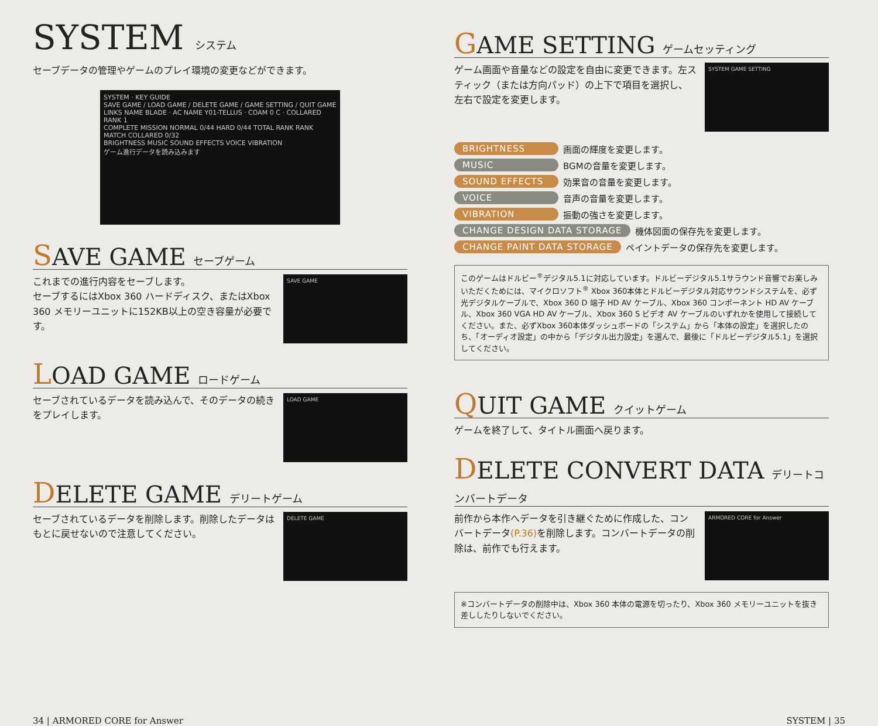SYSTEM システム
セーブデータの管理やゲームのプレイ環境の変更などができます。
SYSTEM · KEY GUIDE
SAVE GAME / LOAD GAME / DELETE GAME / GAME SETTING / QUIT GAME
LINKS NAME BLADE · AC NAME Y01-TELLUS · COAM 0 C · COLLARED RANK 1
COMPLETE MISSION NORMAL 0/44 HARD 0/44 TOTAL RANK RANK MATCH COLLARED 0/32
BRIGHTNESS MUSIC SOUND EFFECTS VOICE VIBRATION
ゲーム進行データを読み込みます
SAVE GAME セーブゲーム
これまでの進行内容をセーブします。
セーブするにはXbox 360 ハードディスク、またはXbox 360 メモリーユニットに152KB以上の空き容量が必要です。
SAVE GAME
LOAD GAME ロードゲーム
セーブされているデータを読み込んで、そのデータの続きをプレイします。
LOAD GAME
DELETE GAME デリートゲーム
セーブされているデータを削除します。削除したデータはもとに戻せないので注意してください。
DELETE GAME
GAME SETTING ゲームセッティング
ゲーム画面や音量などの設定を自由に変更できます。左スティック（または方向パッド）の上下で項目を選択し、左右で設定を変更します。
SYSTEM GAME SETTING
BRIGHTNESS 画面の輝度を変更します。
MUSIC BGMの音量を変更します。
SOUND EFFECTS 効果音の音量を変更します。
VOICE 音声の音量を変更します。
VIBRATION 振動の強さを変更します。
CHANGE DESIGN DATA STORAGE 機体図面の保存先を変更します。
CHANGE PAINT DATA STORAGE ペイントデータの保存先を変更します。
このゲームはドルビー<sup>®</sup>デジタル5.1に対応しています。ドルビーデジタル5.1サラウンド音響でお楽しみいただくためには、マイクロソフト<sup>®</sup> Xbox 360本体とドルビーデジタル対応サウンドシステムを、必ず光デジタルケーブルで、Xbox 360 D 端子 HD AV ケーブル、Xbox 360 コンポーネント HD AV ケーブル、Xbox 360 VGA HD AV ケーブル、Xbox 360 S ビデオ AV ケーブルのいずれかを使用して接続してください。また、必ずXbox 360本体ダッシュボードの「システム」から「本体の設定」を選択したのち、「オーディオ設定」の中から「デジタル出力設定」を選んで、最後に「ドルビーデジタル5.1」を選択してください。
QUIT GAME クイットゲーム
ゲームを終了して、タイトル画面へ戻ります。
DELETE CONVERT DATA デリートコンバートデータ
前作から本作へデータを引き継ぐために作成した、コンバートデータ(P.36) を削除します。コンバートデータの削除は、前作でも行えます。
ARMORED CORE for Answer
※コンバートデータの削除中は、Xbox 360 本体の電源を切ったり、Xbox 360 メモリーユニットを抜き差ししたりしないでください。
34 | ARMORED CORE for Answer SYSTEM | 35